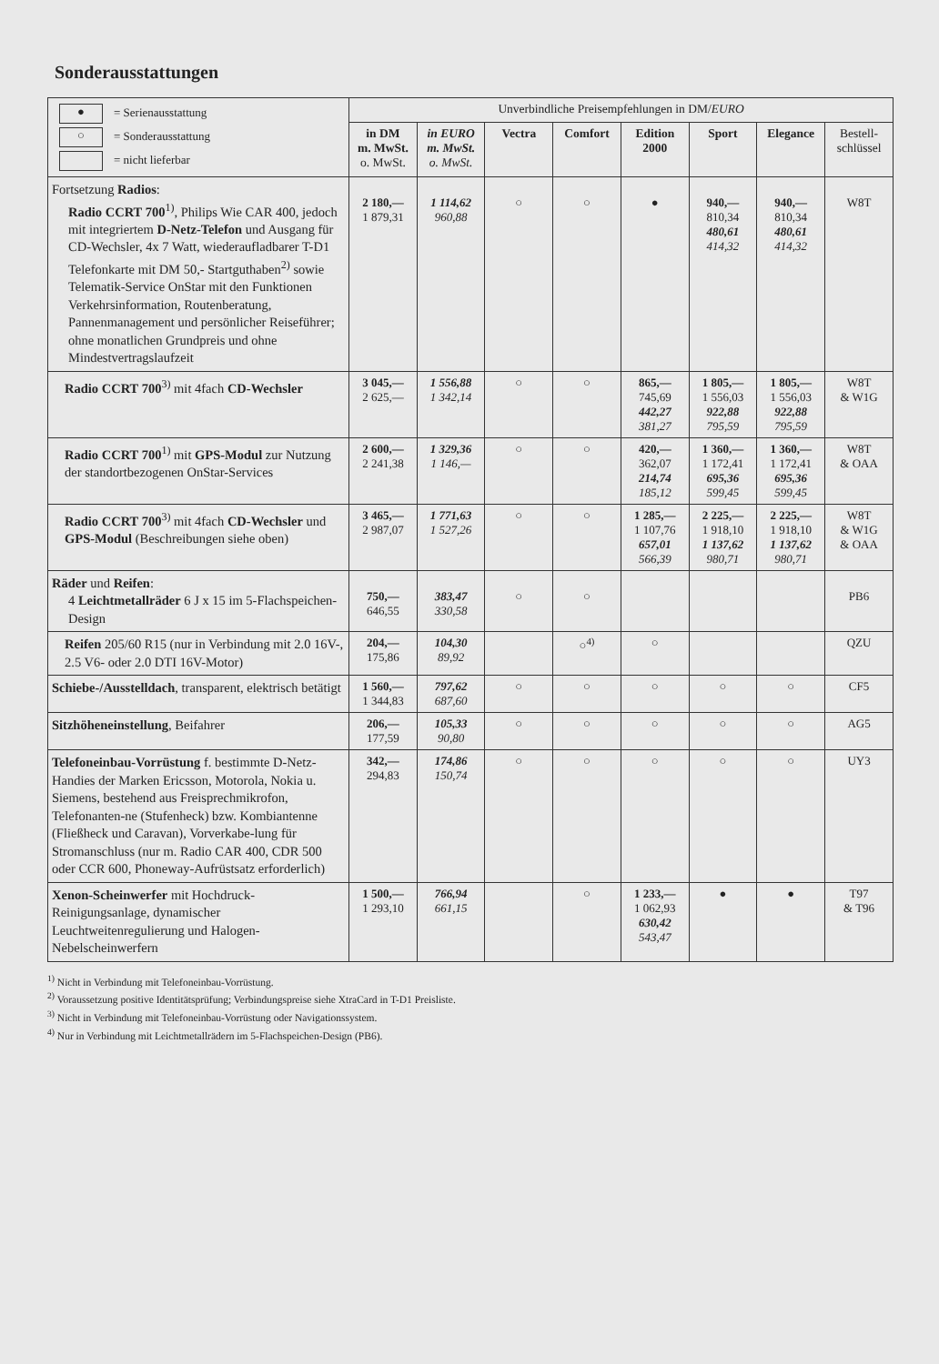Sonderausstattungen
| ● = Serienausstattung ○ = Sonderausstattung = nicht lieferbar | Unverbindliche Preisempfehlungen in DM/ EURO | | | | | | | |
| | in DM m. MwSt. o. MwSt. | in EURO m. MwSt. o. MwSt. | Vectra | Comfort | Edition 2000 | Sport | Elegance | Bestell- schlüssel |
| Fortsetzung Radios : Radio CCRT 700<sup>1)</sup>, Philips Wie CAR 400, jedoch mit integriertem D-Netz-Telefon und Ausgang für CD-Wechsler, 4x 7 Watt, wiederaufladbarer T-D1 Telefonkarte mit DM 50,- Startguthaben<sup>2)</sup> sowie Telematik-Service OnStar mit den Funktionen Verkehrsinformation, Routenberatung, Pannenmanagement und persönlicher Reiseführer; ohne monatlichen Grundpreis und ohne Mindestvertragslaufzeit | 2 180,— 1 879,31 | 1 114,62 960,88 | ○ | ○ | ● | 940,— 810,34 480,61 414,32 | 940,— 810,34 480,61 414,32 | W8T |
| Radio CCRT 700<sup>3)</sup> mit 4fach CD-Wechsler | 3 045,— 2 625,— | 1 556,88 1 342,14 | ○ | ○ | 865,— 745,69 442,27 381,27 | 1 805,— 1 556,03 922,88 795,59 | 1 805,— 1 556,03 922,88 795,59 | W8T & W1G |
| Radio CCRT 700<sup>1)</sup> mit GPS-Modul zur Nutzung der standortbezogenen OnStar-Services | 2 600,— 2 241,38 | 1 329,36 1 146,— | ○ | ○ | 420,— 362,07 214,74 185,12 | 1 360,— 1 172,41 695,36 599,45 | 1 360,— 1 172,41 695,36 599,45 | W8T & OAA |
| Radio CCRT 700<sup>3)</sup> mit 4fach CD-Wechsler und GPS-Modul (Beschreibungen siehe oben) | 3 465,— 2 987,07 | 1 771,63 1 527,26 | ○ | ○ | 1 285,— 1 107,76 657,01 566,39 | 2 225,— 1 918,10 1 137,62 980,71 | 2 225,— 1 918,10 1 137,62 980,71 | W8T & W1G & OAA |
| Räder und Reifen : 4 Leichtmetallräder 6 J x 15 im 5-Flachspeichen-Design | 750,— 646,55 | 383,47 330,58 | ○ | ○ | | | | PB6 |
| Reifen 205/60 R15 (nur in Verbindung mit 2.0 16V-, 2.5 V6- oder 2.0 DTI 16V-Motor) | 204,— 175,86 | 104,30 89,92 | | ○<sup>4)</sup> | ○ | | | QZU |
| Schiebe-/Ausstelldach , transparent, elektrisch betätigt | 1 560,— 1 344,83 | 797,62 687,60 | ○ | ○ | ○ | ○ | ○ | CF5 |
| Sitzhöheneinstellung , Beifahrer | 206,— 177,59 | 105,33 90,80 | ○ | ○ | ○ | ○ | ○ | AG5 |
| Telefoneinbau-Vorrüstung f. bestimmte D-Netz-Handies der Marken Ericsson, Motorola, Nokia u. Siemens, bestehend aus Freisprechmikrofon, Telefonanten-ne (Stufenheck) bzw. Kombiantenne (Fließheck und Caravan), Vorverkabe-lung für Stromanschluss (nur m. Radio CAR 400, CDR 500 oder CCR 600, Phoneway-Aufrüstsatz erforderlich) | 342,— 294,83 | 174,86 150,74 | ○ | ○ | ○ | ○ | ○ | UY3 |
| Xenon-Scheinwerfer mit Hochdruck-Reinigungsanlage, dynamischer Leuchtweitenregulierung und Halogen-Nebelscheinwerfern | 1 500,— 1 293,10 | 766,94 661,15 | | ○ | 1 233,— 1 062,93 630,42 543,47 | ● | ● | T97 & T96 |
<sup>1)</sup> Nicht in Verbindung mit Telefoneinbau-Vorrüstung.
<sup>2)</sup> Voraussetzung positive Identitätsprüfung; Verbindungspreise siehe XtraCard in T-D1 Preisliste.
<sup>3)</sup> Nicht in Verbindung mit Telefoneinbau-Vorrüstung oder Navigationssystem.
<sup>4)</sup> Nur in Verbindung mit Leichtmetallrädern im 5-Flachspeichen-Design (PB6).